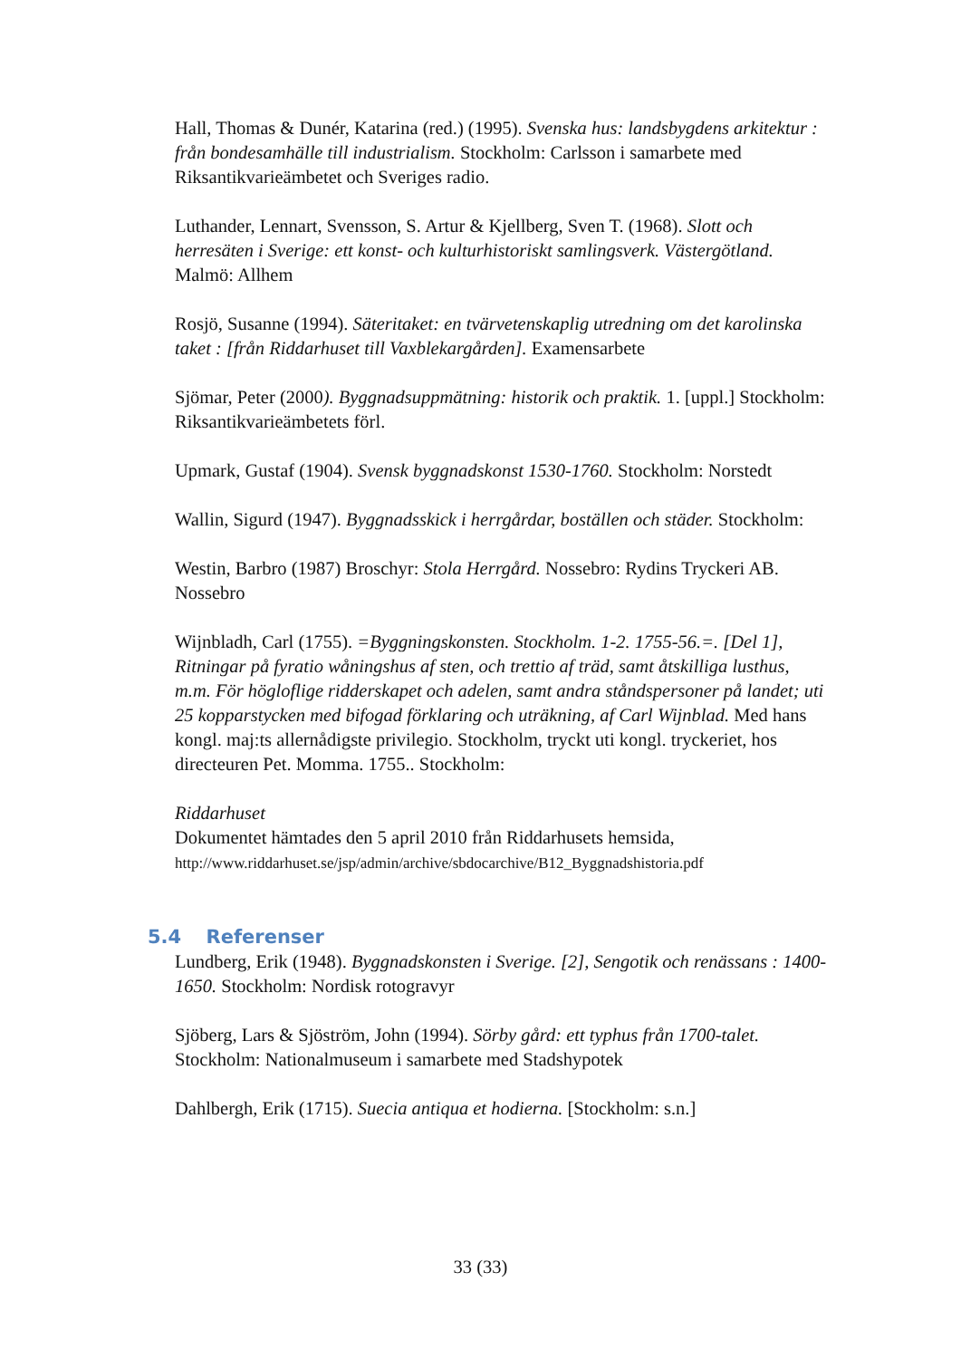Hall, Thomas & Dunér, Katarina (red.) (1995). Svenska hus: landsbygdens arkitektur : från bondesamhälle till industrialism. Stockholm: Carlsson i samarbete med Riksantikvarieämbetet och Sveriges radio.
Luthander, Lennart, Svensson, S. Artur & Kjellberg, Sven T. (1968). Slott och herresäten i Sverige: ett konst- och kulturhistoriskt samlingsverk. Västergötland. Malmö: Allhem
Rosjö, Susanne (1994). Säteritaket: en tvärvetenskaplig utredning om det karolinska taket : [från Riddarhuset till Vaxblekargården]. Examensarbete
Sjömar, Peter (2000). Byggnadsuppmätning: historik och praktik. 1. [uppl.] Stockholm: Riksantikvarieämbetets förl.
Upmark, Gustaf (1904). Svensk byggnadskonst 1530-1760. Stockholm: Norstedt
Wallin, Sigurd (1947). Byggnadsskick i herrgårdar, boställen och städer. Stockholm:
Westin, Barbro (1987) Broschyr: Stola Herrgård. Nossebro: Rydins Tryckeri AB. Nossebro
Wijnbladh, Carl (1755). =Byggningskonsten. Stockholm. 1-2. 1755-56.=. [Del 1], Ritningar på fyratio wåningshus af sten, och trettio af träd, samt åtskilliga lusthus, m.m. För högloflige ridderskapet och adelen, samt andra ståndspersoner på landet; uti 25 kopparstycken med bifogad förklaring och uträkning, af Carl Wijnblad. Med hans kongl. maj:ts allernådigste privilegio. Stockholm, tryckt uti kongl. tryckeriet, hos directeuren Pet. Momma. 1755.. Stockholm:
Riddarhuset
Dokumentet hämtades den 5 april 2010 från Riddarhusets hemsida,
http://www.riddarhuset.se/jsp/admin/archive/sbdocarchive/B12_Byggnadshistoria.pdf
5.4 Referenser
Lundberg, Erik (1948). Byggnadskonsten i Sverige. [2], Sengotik och renässans : 1400-1650. Stockholm: Nordisk rotogravyr
Sjöberg, Lars & Sjöström, John (1994). Sörby gård: ett typhus från 1700-talet. Stockholm: Nationalmuseum i samarbete med Stadshypotek
Dahlbergh, Erik (1715). Suecia antiqua et hodierna. [Stockholm: s.n.]
33 (33)